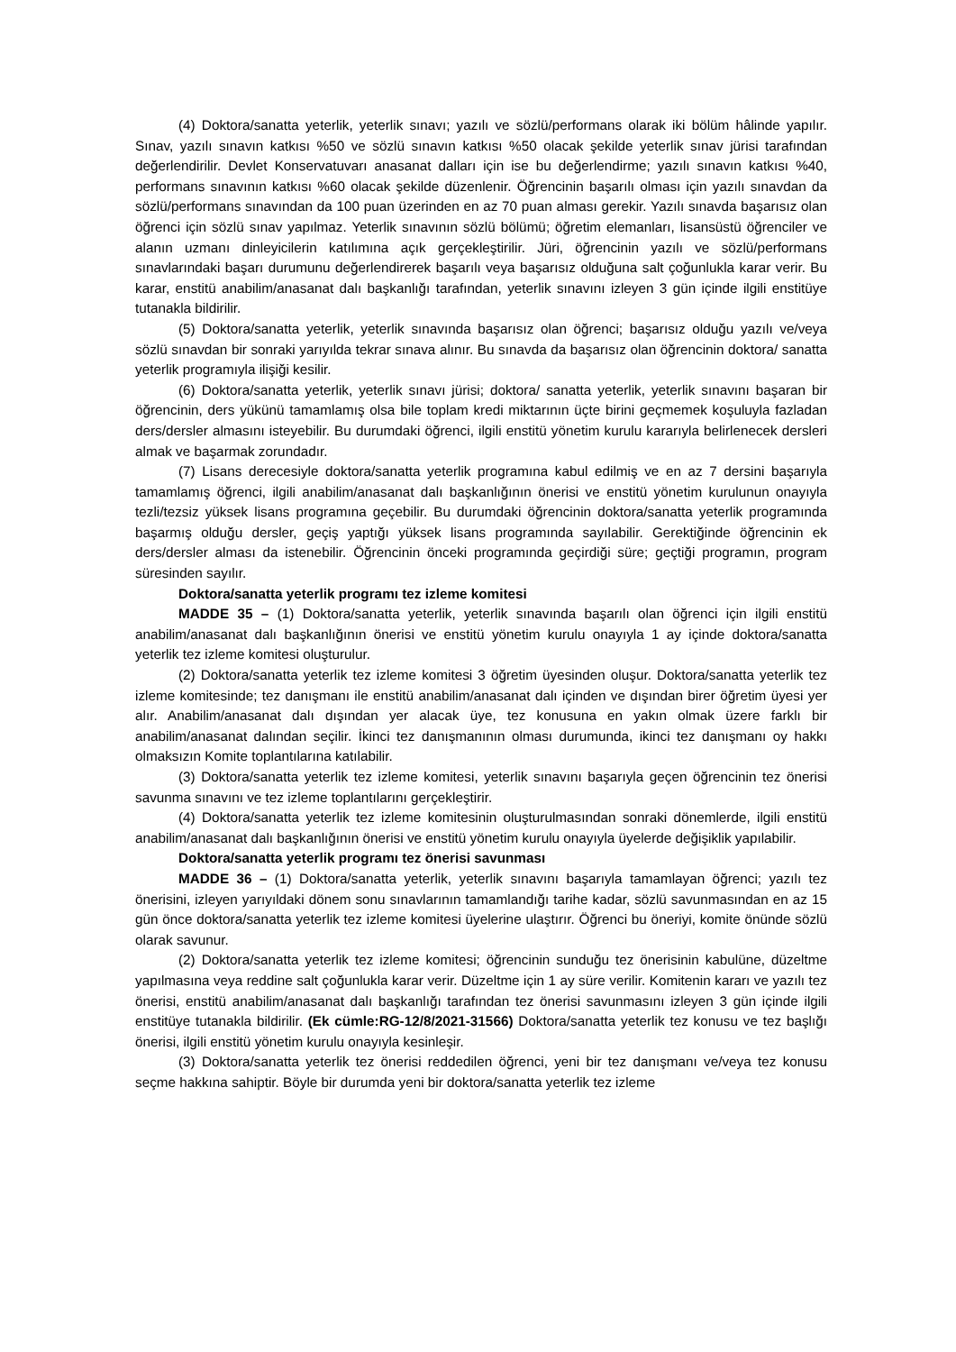(4) Doktora/sanatta yeterlik, yeterlik sınavı; yazılı ve sözlü/performans olarak iki bölüm hâlinde yapılır. Sınav, yazılı sınavın katkısı %50 ve sözlü sınavın katkısı %50 olacak şekilde yeterlik sınav jürisi tarafından değerlendirilir. Devlet Konservatuvarı anasanat dalları için ise bu değerlendirme; yazılı sınavın katkısı %40, performans sınavının katkısı %60 olacak şekilde düzenlenir. Öğrencinin başarılı olması için yazılı sınavdan da sözlü/performans sınavından da 100 puan üzerinden en az 70 puan alması gerekir. Yazılı sınavda başarısız olan öğrenci için sözlü sınav yapılmaz. Yeterlik sınavının sözlü bölümü; öğretim elemanları, lisansüstü öğrenciler ve alanın uzmanı dinleyicilerin katılımına açık gerçekleştirilir. Jüri, öğrencinin yazılı ve sözlü/performans sınavlarındaki başarı durumunu değerlendirerek başarılı veya başarısız olduğuna salt çoğunlukla karar verir. Bu karar, enstitü anabilim/anasanat dalı başkanlığı tarafından, yeterlik sınavını izleyen 3 gün içinde ilgili enstitüye tutanakla bildirilir.
(5) Doktora/sanatta yeterlik, yeterlik sınavında başarısız olan öğrenci; başarısız olduğu yazılı ve/veya sözlü sınavdan bir sonraki yarıyılda tekrar sınava alınır. Bu sınavda da başarısız olan öğrencinin doktora/ sanatta yeterlik programıyla ilişiği kesilir.
(6) Doktora/sanatta yeterlik, yeterlik sınavı jürisi; doktora/ sanatta yeterlik, yeterlik sınavını başaran bir öğrencinin, ders yükünü tamamlamış olsa bile toplam kredi miktarının üçte birini geçmemek koşuluyla fazladan ders/dersler almasını isteyebilir. Bu durumdaki öğrenci, ilgili enstitü yönetim kurulu kararıyla belirlenecek dersleri almak ve başarmak zorundadır.
(7) Lisans derecesiyle doktora/sanatta yeterlik programına kabul edilmiş ve en az 7 dersini başarıyla tamamlamış öğrenci, ilgili anabilim/anasanat dalı başkanlığının önerisi ve enstitü yönetim kurulunun onayıyla tezli/tezsiz yüksek lisans programına geçebilir. Bu durumdaki öğrencinin doktora/sanatta yeterlik programında başarmış olduğu dersler, geçiş yaptığı yüksek lisans programında sayılabilir. Gerektiğinde öğrencinin ek ders/dersler alması da istenebilir. Öğrencinin önceki programında geçirdiği süre; geçtiği programın, program süresinden sayılır.
Doktora/sanatta yeterlik programı tez izleme komitesi
MADDE 35 – (1) Doktora/sanatta yeterlik, yeterlik sınavında başarılı olan öğrenci için ilgili enstitü anabilim/anasanat dalı başkanlığının önerisi ve enstitü yönetim kurulu onayıyla 1 ay içinde doktora/sanatta yeterlik tez izleme komitesi oluşturulur.
(2) Doktora/sanatta yeterlik tez izleme komitesi 3 öğretim üyesinden oluşur. Doktora/sanatta yeterlik tez izleme komitesinde; tez danışmanı ile enstitü anabilim/anasanat dalı içinden ve dışından birer öğretim üyesi yer alır. Anabilim/anasanat dalı dışından yer alacak üye, tez konusuna en yakın olmak üzere farklı bir anabilim/anasanat dalından seçilir. İkinci tez danışmanının olması durumunda, ikinci tez danışmanı oy hakkı olmaksızın Komite toplantılarına katılabilir.
(3) Doktora/sanatta yeterlik tez izleme komitesi, yeterlik sınavını başarıyla geçen öğrencinin tez önerisi savunma sınavını ve tez izleme toplantılarını gerçekleştirir.
(4) Doktora/sanatta yeterlik tez izleme komitesinin oluşturulmasından sonraki dönemlerde, ilgili enstitü anabilim/anasanat dalı başkanlığının önerisi ve enstitü yönetim kurulu onayıyla üyelerde değişiklik yapılabilir.
Doktora/sanatta yeterlik programı tez önerisi savunması
MADDE 36 – (1) Doktora/sanatta yeterlik, yeterlik sınavını başarıyla tamamlayan öğrenci; yazılı tez önerisini, izleyen yarıyıldaki dönem sonu sınavlarının tamamlandığı tarihe kadar, sözlü savunmasından en az 15 gün önce doktora/sanatta yeterlik tez izleme komitesi üyelerine ulaştırır. Öğrenci bu öneriyi, komite önünde sözlü olarak savunur.
(2) Doktora/sanatta yeterlik tez izleme komitesi; öğrencinin sunduğu tez önerisinin kabulüne, düzeltme yapılmasına veya reddine salt çoğunlukla karar verir. Düzeltme için 1 ay süre verilir. Komitenin kararı ve yazılı tez önerisi, enstitü anabilim/anasanat dalı başkanlığı tarafından tez önerisi savunmasını izleyen 3 gün içinde ilgili enstitüye tutanakla bildirilir. (Ek cümle:RG-12/8/2021-31566) Doktora/sanatta yeterlik tez konusu ve tez başlığı önerisi, ilgili enstitü yönetim kurulu onayıyla kesinleşir.
(3) Doktora/sanatta yeterlik tez önerisi reddedilen öğrenci, yeni bir tez danışmanı ve/veya tez konusu seçme hakkına sahiptir. Böyle bir durumda yeni bir doktora/sanatta yeterlik tez izleme